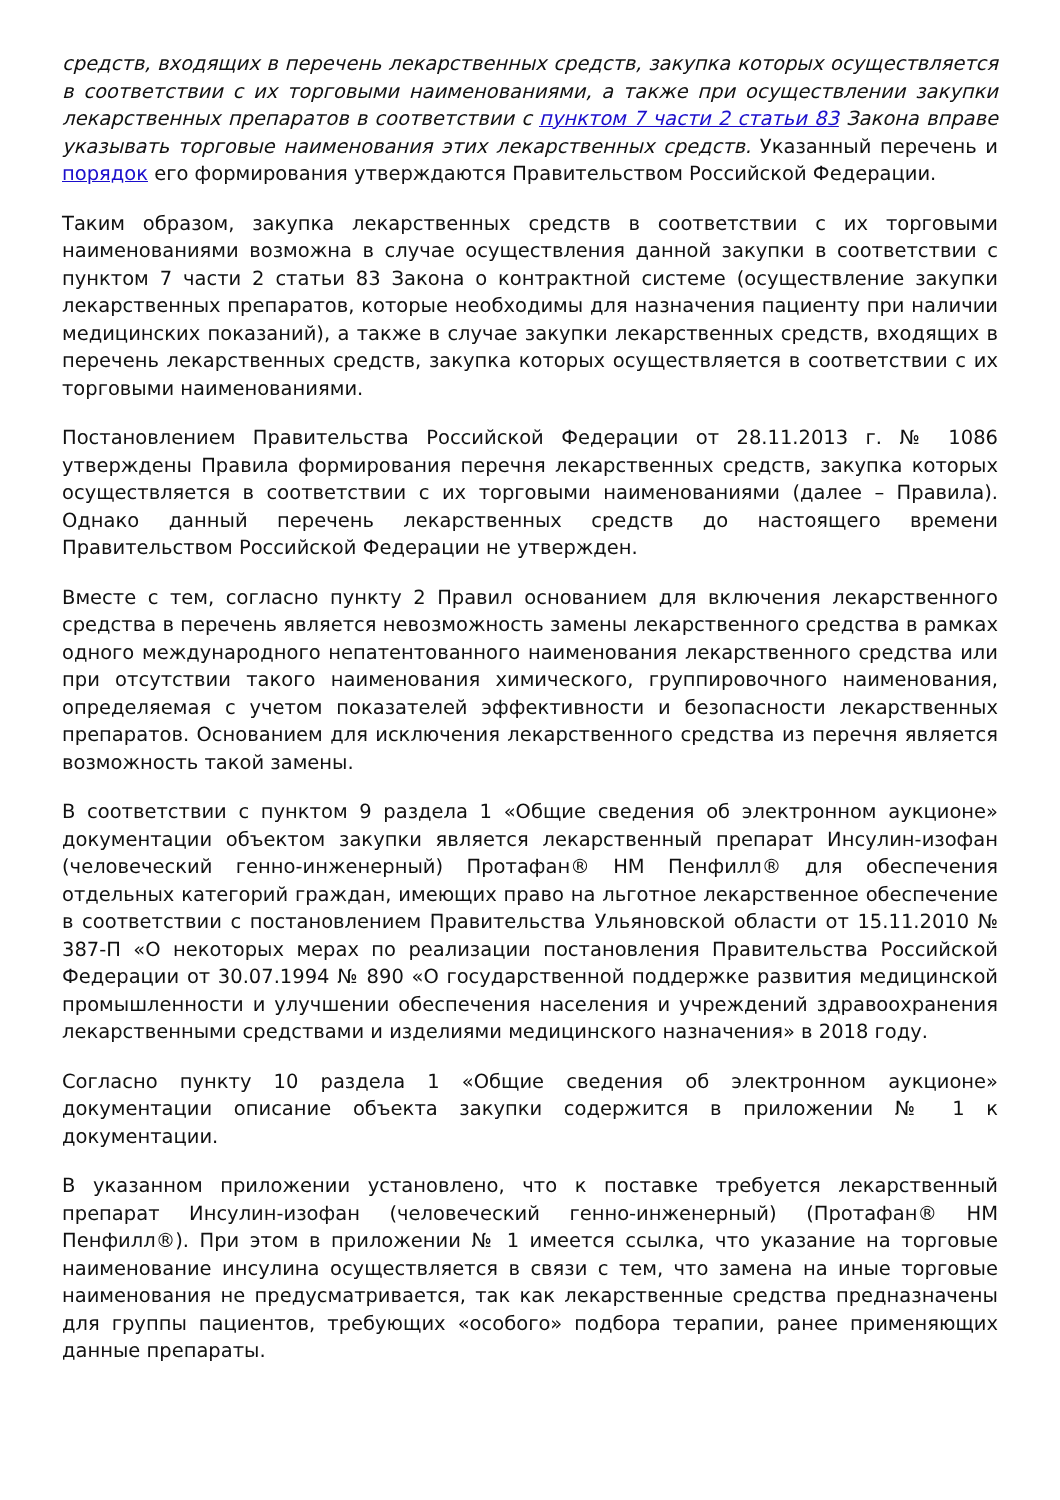средств, входящих в перечень лекарственных средств, закупка которых осуществляется в соответствии с их торговыми наименованиями, а также при осуществлении закупки лекарственных препаратов в соответствии с пунктом 7 части 2 статьи 83 Закона вправе указывать торговые наименования этих лекарственных средств. Указанный перечень и порядок его формирования утверждаются Правительством Российской Федерации.
Таким образом, закупка лекарственных средств в соответствии с их торговыми наименованиями возможна в случае осуществления данной закупки в соответствии с пунктом 7 части 2 статьи 83 Закона о контрактной системе (осуществление закупки лекарственных препаратов, которые необходимы для назначения пациенту при наличии медицинских показаний), а также в случае закупки лекарственных средств, входящих в перечень лекарственных средств, закупка которых осуществляется в соответствии с их торговыми наименованиями.
Постановлением Правительства Российской Федерации от 28.11.2013 г. № 1086 утверждены Правила формирования перечня лекарственных средств, закупка которых осуществляется в соответствии с их торговыми наименованиями (далее – Правила). Однако данный перечень лекарственных средств до настоящего времени Правительством Российской Федерации не утвержден.
Вместе с тем, согласно пункту 2 Правил основанием для включения лекарственного средства в перечень является невозможность замены лекарственного средства в рамках одного международного непатентованного наименования лекарственного средства или при отсутствии такого наименования химического, группировочного наименования, определяемая с учетом показателей эффективности и безопасности лекарственных препаратов. Основанием для исключения лекарственного средства из перечня является возможность такой замены.
В соответствии с пунктом 9 раздела 1 «Общие сведения об электронном аукционе» документации объектом закупки является лекарственный препарат Инсулин-изофан (человеческий генно-инженерный) Протафан® НМ Пенфилл® для обеспечения отдельных категорий граждан, имеющих право на льготное лекарственное обеспечение в соответствии с постановлением Правительства Ульяновской области от 15.11.2010 № 387-П «О некоторых мерах по реализации постановления Правительства Российской Федерации от 30.07.1994 № 890 «О государственной поддержке развития медицинской промышленности и улучшении обеспечения населения и учреждений здравоохранения лекарственными средствами и изделиями медицинского назначения» в 2018 году.
Согласно пункту 10 раздела 1 «Общие сведения об электронном аукционе» документации описание объекта закупки содержится в приложении № 1 к документации.
В указанном приложении установлено, что к поставке требуется лекарственный препарат Инсулин-изофан (человеческий генно-инженерный) (Протафан® НМ Пенфилл®). При этом в приложении № 1 имеется ссылка, что указание на торговые наименование инсулина осуществляется в связи с тем, что замена на иные торговые наименования не предусматривается, так как лекарственные средства предназначены для группы пациентов, требующих «особого» подбора терапии, ранее применяющих данные препараты.